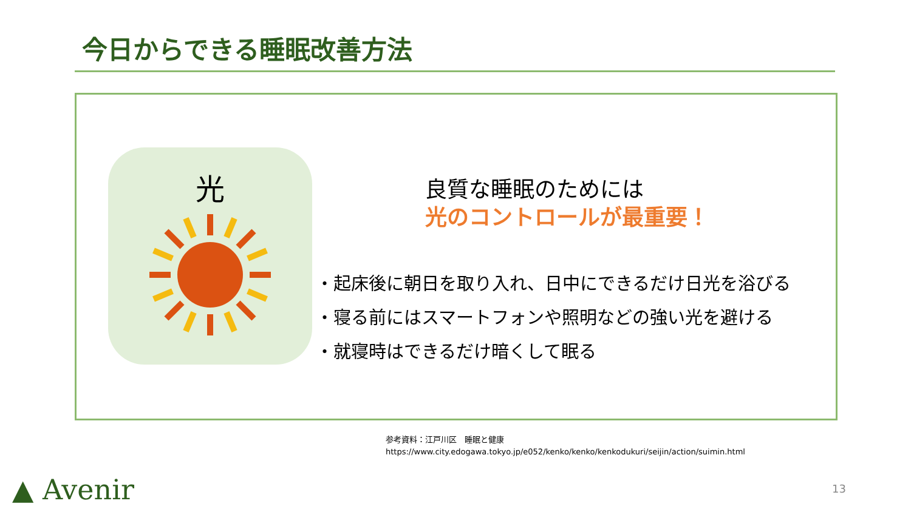今日からできる睡眠改善方法
光
良質な睡眠のためには
光のコントロールが最重要！
・起床後に朝日を取り入れ、日中にできるだけ日光を浴びる
・寝る前にはスマートフォンや照明などの強い光を避ける
・就寝時はできるだけ暗くして眠る
参考資料：江戸川区　睡眠と健康
https://www.city.edogawa.tokyo.jp/e052/kenko/kenko/kenkodukuri/seijin/action/suimin.html
▲ Avenir 13